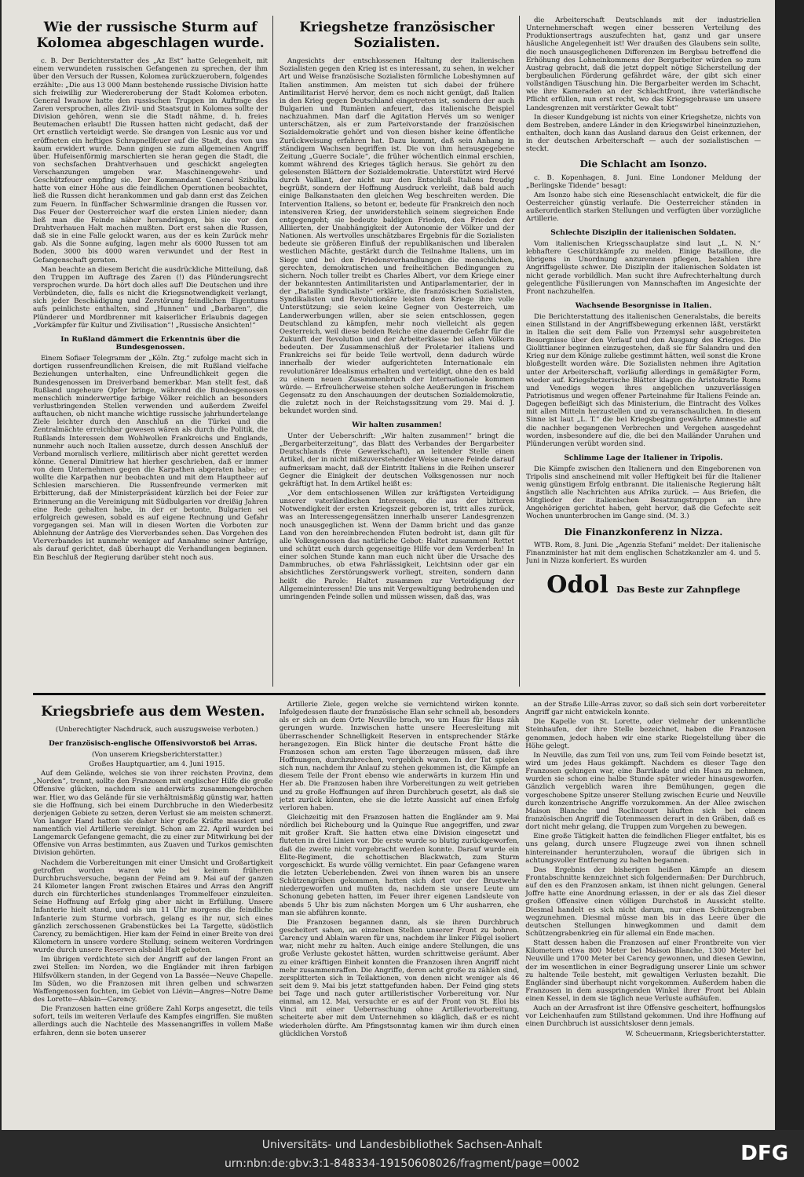Wie der russische Sturm auf Kolomea abgeschlagen wurde.
c. B. Der Berichterstatter des „Az Est“ hatte Gelegenheit, mit einem verwundeten russischen Gefangenen zu sprechen, der ihm über den Versuch der Russen, Kolomea zurückzuerobern, folgendes erzählte: „Die aus 13 000 Mann bestehende russische Division hatte sich freiwillig zur Wiedereroberung der Stadt Kolomea erboten. General Iwanow hatte den russischen Truppen im Auftrage des Zaren versprochen, alles Zivil- und Staatsgut in Kolomea sollte der Division gehören, wenn sie die Stadt nähme, d. h. freies Beutemachen erlaubt! Die Russen hatten nicht gedacht, daß der Ort ernstlich verteidigt werde. Sie drangen von Lesnic aus vor und eröffneten ein heftiges Schrapnellfeuer auf die Stadt, das von uns kaum erwidert wurde. Dann gingen sie zum allgemeinen Angriff über. Hufeisenförmig marschierten sie heran gegen die Stadt, die von sechsfachen Drahtverhauen und geschickt angelegten Verschanzungen umgeben war. Maschinengewehr- und Geschützfeuer empfing sie. Der Kommandant General Szibulka hatte von einer Höhe aus die feindlichen Operationen beobachtet, ließ die Russen dicht herankommen und gab dann erst das Zeichen zum Feuern. In fünffacher Schwarmlinie drangen die Russen vor. Das Feuer der Oesterreicher warf die ersten Linien nieder; dann ließ man die Feinde näher herandrängen, bis sie vor den Drahtverhauen Halt machen mußten. Dort erst sahen die Russen, daß sie in eine Falle gelockt waren, aus der es kein Zurück mehr gab. Als die Sonne aufging, lagen mehr als 6000 Russen tot am Boden, 3000 bis 4000 waren verwundet und der Rest in Gefangenschaft geraten.
Man beachte an diesem Bericht die ausdrückliche Mitteilung, daß den Truppen im Auftrage des Zaren (!) das Plünderungsrecht versprochen wurde. Da hört doch alles auf! Die Deutschen und ihre Verbündeten, die, falls es nicht die Kriegsnotwendigkeit verlangt, sich jeder Beschädigung und Zerstörung feindlichen Eigentums aufs peinlichste enthalten, sind „Hunnen“ und „Barbaren“, die Plünderer und Mordbrenner mit kaiserlicher Erlaubnis dagegen „Vorkämpfer für Kultur und Zivilisation“! „Russische Ansichten!“
In Rußland dämmert die Erkenntnis über die Bundesgenossen.
Einem Sofiaer Telegramm der „Köln. Ztg.“ zufolge macht sich in dortigen russenfreundlichen Kreisen, die mit Rußland vielfache Beziehungen unterhalten, eine Unfreundlichkeit gegen die Bundesgenossen im Dreiverband bemerkbar. Man stellt fest, daß Rußland ungeheure Opfer bringe, während die Bundesgenossen menschlich minderwertige farbige Völker reichlich an besonders verlustbringenden Stellen verwenden und außerdem Zweifel auftauchen, ob nicht manche wichtige russische jahrhundertelange Ziele leichter durch den Anschluß an die Türkei und die Zentralmächte erreichbar gewesen wären als durch die Politik, die Rußlands Interessen dem Wohlwollen Frankreichs und Englands, nunmehr auch noch Italien aussetze, durch dessen Anschluß der Verband moralisch verliere, militärisch aber nicht gerettet werden könne. General Dimitriew hat hierher geschrieben, daß er immer von dem Unternehmen gegen die Karpathen abgeraten habe; er wollte die Karpathen nur beobachten und mit dem Hauptheer auf Schlesien marschieren. Die Russenfreunde vermerken mit Erbitterung, daß der Ministerpräsident kürzlich bei der Feier zur Erinnerung an die Vereinigung mit Südbulgarien vor dreißig Jahren eine Rede gehalten habe, in der er betonte, Bulgarien sei erfolgreich gewesen, sobald es auf eigene Rechnung und Gefahr vorgegangen sei. Man will in diesen Worten die Vorboten zur Ablehnung der Anträge des Vierverbandes sehen. Das Vorgehen des Vierverbandes ist nunmehr weniger auf Annahme seiner Anträge, als darauf gerichtet, daß überhaupt die Verhandlungen beginnen. Ein Beschluß der Regierung darüber steht noch aus.
Kriegshetze französischer Sozialisten.
Angesichts der entschlossenen Haltung der italienischen Sozialisten gegen den Krieg ist es interessant, zu sehen, in welcher Art und Weise französische Sozialisten förmliche Lobeshymnen auf Italien anstimmen. Am meisten tut sich dabei der frühere Antimilitarist Hervé hervor, dem es noch nicht genügt, daß Italien in den Krieg gegen Deutschland eingetreten ist, sondern der auch Bulgarien und Rumänien anfeuert, das italienische Beispiel nachzuahmen. Man darf die Agitation Hervés um so weniger unterschätzen, als er zum Parteivorstande der französischen Sozialdemokratie gehört und von diesen bisher keine öffentliche Zurückweisung erfahren hat. Dazu kommt, daß sein Anhang in ständigem Wachsen begriffen ist. Die von ihm herausgegebene Zeitung „Guerre Sociale“, die früher wöchentlich einmal erschien, kommt während des Krieges täglich heraus. Sie gehört zu den gelesensten Blättern der Sozialdemokratie. Unterstützt wird Hervé durch Vaillant, der nicht nur den Entschluß Italiens freudig begrüßt, sondern der Hoffnung Ausdruck verleiht, daß bald auch einige Balkanstaaten den gleichen Weg beschreiten werden. Die Intervention Italiens, so betont er, bedeute für Frankreich den noch intensiveren Krieg, der unwiderstehlich seinem siegreichen Ende entgegengeht; sie bedeute baldigen Frieden, den Frieden der Alliierten, der Unabhängigkeit der Autonomie der Völker und der Nationen. Als wertvolles unschätzbares Ergebnis für die Sozialisten bedeute sie größeren Einfluß der republikanischen und liberalen westlichen Mächte, gestärkt durch die Teilnahme Italiens, um im Siege und bei den Friedensverhandlungen die menschlichen, gerechten, demokratischen und freiheitlichen Bedingungen zu sichern. Noch toller treibt es Charles Albert, vor dem Kriege einer der bekanntesten Antimilitaristen und Antiparlamentarier, der in der „Bataille Syndicaliste“ erklärte, die französischen Sozialisten, Syndikalisten und Revolutionäre leisten dem Kriege ihre volle Unterstützung; sie seien keine Gegner von Oesterreich, um Landerwerbungen willen, aber sie seien entschlossen, gegen Deutschland zu kämpfen, mehr noch vielleicht als gegen Oesterreich, weil diese beiden Reiche eine dauernde Gefahr für die Zukunft der Revolution und der Arbeiterklasse bei allen Völkern bedeuten. Der Zusammenschluß der Proletarier Italiens und Frankreichs sei für beide Teile wertvoll, denn dadurch würde innerhalb der wieder aufgerichteten Internationale ein revolutionärer Idealismus erhalten und verteidigt, ohne den es bald zu einem neuen Zusammenbruch der Internationale kommen würde. — Erfreulicherweise stehen solche Aeußerungen in frischem Gegensatz zu den Anschauungen der deutschen Sozialdemokratie, die zuletzt noch in der Reichstagssitzung vom 29. Mai d. J. bekundet worden sind.
Wir halten zusammen!
Unter der Ueberschrift: „Wir halten zusammen!“ bringt die „Bergarbeiterzeitung“, das Blatt des Verbandes der Bergarbeiter Deutschlands (freie Gewerkschaft), an leitender Stelle einen Artikel, der in nicht mißzuverstehender Weise unsere Feinde darauf aufmerksam macht, daß der Eintritt Italiens in die Reihen unserer Gegner die Einigkeit der deutschen Volksgenossen nur noch gekräftigt hat. In dem Artikel heißt es:
„Vor dem entschlossenen Willen zur kräftigsten Verteidigung unserer vaterländischen Interessen, die aus der bitteren Notwendigkeit der ersten Kriegszeit geboren ist, tritt alles zurück, was an Interessengegensätzen innerhalb unserer Landesgrenzen noch unausgeglichen ist. Wenn der Damm bricht und das ganze Land von den hereinbrechenden Fluten bedroht ist, dann gilt für alle Volksgenossen das natürliche Gebot: Haltet zusammen! Rettet und schützt euch durch gegenseitige Hilfe vor dem Verderben! In einer solchen Stunde kann man euch nicht über die Ursache des Dammbruches, ob etwa Fahrlässigkeit, Leichtsinn oder gar ein absichtliches Zerstörungswerk vorliegt, streiten, sondern dann heißt die Parole: Haltet zusammen zur Verteidigung der Allgemeininteressen! Die uns mit Vergewaltigung bedrohenden und umringenden Feinde sollen und müssen wissen, daß das, was
die Arbeiterschaft Deutschlands mit der industriellen Unternehmerschaft wegen einer besseren Verteilung des Produktionsertrags auszufechten hat, ganz und gar unsere häusliche Angelegenheit ist! Wer draußen des Glaubens sein sollte, die noch unausgeglichenen Differenzen im Bergbau betreffend die Erhöhung des Lohneinkommens der Bergarbeiter würden so zum Austrag gebracht, daß die jetzt doppelt nötige Sicherstellung der bergbaulichen Förderung gefährdet wäre, der gibt sich einer vollständigen Täuschung hin. Die Bergarbeiter werden im Schacht, wie ihre Kameraden an der Schlachtfront, ihre vaterländische Pflicht erfüllen, nun erst recht, wo das Kriegsgebrause um unsere Landesgrenzen mit verstärkter Gewalt tobt“
In dieser Kundgebung ist nichts von einer Kriegshetze, nichts von dem Bestreben, andere Länder in den Kriegswirbel hineinzuziehen, enthalten, doch kann das Ausland daraus den Geist erkennen, der in der deutschen Arbeiterschaft — auch der sozialistischen — steckt.
Die Schlacht am Isonzo.
c. B. Kopenhagen, 8. Juni. Eine Londoner Meldung der „Berlingske Tidende“ besagt:
Am Isonzo habe sich eine Riesenschlacht entwickelt, die für die Oesterreicher günstig verlaufe. Die Oesterreicher ständen in außerordentlich starken Stellungen und verfügten über vorzügliche Artillerie.
Schlechte Disziplin der italienischen Soldaten.
Vom italienischen Kriegsschauplatze sind laut „L. N. N.“ lebhaftere Geschützkämpfe zu melden. Einige Bataillone, die übrigens in Unordnung anzurennen pflegen, bezahlen ihre Angriffsgelüste schwer. Die Disziplin der italienischen Soldaten ist nicht gerade vorbildlich. Man sucht ihre Aufrechterhaltung durch gelegentliche Füsilierungen von Mannschaften im Angesichte der Front nachzuhelfen.
Wachsende Besorgnisse in Italien.
Die Berichterstattung des italienischen Generalstabs, die bereits einen Stillstand in der Angriffsbewegung erkennen läßt, verstärkt in Italien die seit dem Falle von Przemysl sehr ausgebreiteten Besorgnisse über den Verlauf und den Ausgang des Krieges. Die Giolittianer beginnen einzugestehen, daß sie für Salandra und den Krieg nur dem Könige zuliebe gestimmt hätten, weil sonst die Krone bloßgestellt worden wäre. Die Sozialisten nehmen ihre Agitation unter der Arbeiterschaft, vorläufig allerdings in gemäßigter Form, wieder auf. Kriegshetzerische Blätter klagen die Aristokratie Roms und Venedigs wegen ihres angeblichen unzuverlässigen Patriotismus und wegen offener Parteinahme für Italiens Feinde an. Dagegen befleißigt sich das Ministerium, die Eintracht des Volkes mit allen Mitteln herzustellen und zu veranschaulichen. In diesem Sinne ist laut „L. T.“ die bei Kriegsbeginn gewährte Amnestie auf die nachher begangenen Verbrechen und Vergehen ausgedehnt worden, insbesondere auf die, die bei den Mailänder Unruhen und Plünderungen verübt worden sind.
Schlimme Lage der Italiener in Tripolis.
Die Kämpfe zwischen den Italienern und den Eingeborenen von Tripolis sind anscheinend mit voller Heftigkeit bei für die Italiener wenig günstigem Erfolg entbrannt. Die italienische Regierung hält ängstlich alle Nachrichten aus Afrika zurück. — Aus Briefen, die Mitglieder der italienischen Besatzungstruppen an ihre Angehörigen gerichtet haben, geht hervor, daß die Gefechte seit Wochen ununterbrochen im Gange sind. (M. 3.)
Die Finanzkonferenz in Nizza.
WTB. Rom, 8. Juni. Die „Agenzia Stefani“ meldet: Der italienische Finanzminister hat mit dem englischen Schatzkanzler am 4. und 5. Juni in Nizza konferiert. Es wurden
Odol Das Beste zur Zahnpflege
Kriegsbriefe aus dem Westen.
(Unberechtigter Nachdruck, auch auszugsweise verboten.)
Der französisch-englische Offensivvorstoß bei Arras.
(Von unserem Kriegsberichterstatter.)
Großes Hauptquartier, am 4. Juni 1915.
Auf dem Gelände, welches sie von ihrer reichsten Provinz, dem „Norden“, trennt, sollte den Franzosen mit englischer Hilfe die große Offensive glücken, nachdem sie anderwärts zusammengebrochen war. Hier, wo das Gelände für sie verhältnismäßig günstig war, hatten sie die Hoffnung, sich bei einem Durchbruche in den Wiederbesitz derjenigen Gebiete zu setzen, deren Verlust sie am meisten schmerzt. Von langer Hand hatten sie daher hier große Kräfte massiert und namentlich viel Artillerie vereinigt. Schon am 22. April wurden bei Langemarck Gefangene gemacht, die zu einer zur Mitwirkung bei der Offensive von Arras bestimmten, aus Zuaven und Turkos gemischten Division gehörten.
Nachdem die Vorbereitungen mit einer Umsicht und Großartigkeit getroffen worden waren wie bei keinem früheren Durchbruchsversuche, begann der Feind am 9. Mai auf der ganzen 24 Kilometer langen Front zwischen Etaires und Arras den Angriff durch ein fürchterliches stundenlanges Trommelfeuer einzuleiten. Seine Hoffnung auf Erfolg ging aber nicht in Erfüllung. Unsere Infanterie hielt stand, und als um 11 Uhr morgens die feindliche Infanterie zum Sturme vorbrach, gelang es ihr nur, sich eines gänzlich zerschossenen Grabenstückes bei La Targette, südöstlich Carency, zu bemächtigen. Hier kam der Feind in einer Breite von drei Kilometern in unsere vordere Stellung; seinem weiteren Vordringen wurde durch unsere Reserven alsbald Halt geboten.
Im übrigen verdichtete sich der Angriff auf der langen Front an zwei Stellen: im Norden, wo die Engländer mit ihren farbigen Hilfsvölkern standen, in der Gegend von La Bassée—Neuve Chapelle. Im Süden, wo die Franzosen mit ihren gelben und schwarzen Waffengenossen fochten, im Gebiet von Liévin—Angres—Notre Dame des Lorette—Ablain—Carency.
Die Franzosen hatten eine größere Zahl Korps angesetzt, die teils sofort, teils im weiteren Verlaufe des Kampfes eingriffen. Sie mußten allerdings auch die Nachteile des Massenangriffes in vollem Maße erfahren, denn sie boten unserer
Artillerie Ziele, gegen welche sie vernichtend wirken konnte. Infolgedessen flaute der französische Elan sehr schnell ab, besonders als er sich an dem Orte Neuville brach, wo um Haus für Haus zäh gerungen wurde. Inzwischen hatte unsere Heeresleitung mit überraschender Schnelligkeit Reserven in entsprechender Stärke herangezogen. Ein Blick hinter die deutsche Front hätte die Franzosen schon am ersten Tage überzeugen müssen, daß ihre Hoffnungen, durchzubrechen, vergeblich waren. In der Tat spielen sich nun, nachdem ihr Anlauf zu stehen gekommen ist, die Kämpfe an diesem Teile der Front ebenso wie anderwärts in kurzem Hin und Her ab. Die Franzosen haben ihre Vorbereitungen zu weit getrieben und zu große Hoffnungen auf ihren Durchbruch gesetzt, als daß sie jetzt zurück könnten, ehe sie die letzte Aussicht auf einen Erfolg verloren haben.
Gleichzeitig mit den Franzosen hatten die Engländer am 9. Mai nördlich bei Richebourg und la Quinque Rue angegriffen, und zwar mit großer Kraft. Sie hatten etwa eine Division eingesetzt und fluteten in drei Linien vor. Die erste wurde so blutig zurückgeworfen, daß die zweite nicht vorgebracht werden konnte. Darauf wurde ein Elite-Regiment, die schottischen Blackwatch, zum Sturm vorgeschickt. Es wurde völlig vernichtet. Ein paar Gefangene waren die letzten Ueberlebenden. Zwei von ihnen waren bis an unsere Schützengräben gekommen, hatten sich dort vor der Brustwehr niedergeworfen und mußten da, nachdem sie unsere Leute um Schonung gebeten hatten, im Feuer ihrer eigenen Landsleute von abends 5 Uhr bis zum nächsten Morgen um 6 Uhr ausharren, ehe man sie abführen konnte.
Die Franzosen begannen dann, als sie ihren Durchbruch gescheitert sahen, an einzelnen Stellen unserer Front zu bohren. Carency und Ablain waren für uns, nachdem ihr linker Flügel isoliert war, nicht mehr zu halten. Auch einige andere Stellungen, die uns große Verluste gekostet hätten, wurden schrittweise geräumt. Aber zu einer kräftigen Einheit konnten die Franzosen ihren Angriff nicht mehr zusammenraffen. Die Angriffe, deren acht große zu zählen sind, zersplitterten sich in Teilaktionen, von denen nicht weniger als 46 seit dem 9. Mai bis jetzt stattgefunden haben. Der Feind ging stets bei Tage und nach guter artilleristischer Vorbereitung vor. Nur einmal, am 12. Mai, versuchte er es auf der Front von St. Eloi bis Vinci mit einer Ueberraschung ohne Artillerievorbereitung, scheiterte aber mit dem Unternehmen so kläglich, daß er es nicht wiederholen dürfte. Am Pfingstsonntag kamen wir ihm durch einen glücklichen Vorstoß
an der Straße Lille-Arras zuvor, so daß sich sein dort vorbereiteter Angriff gar nicht entwickeln konnte.
Die Kapelle von St. Lorette, oder vielmehr der unkenntliche Steinhaufen, der ihre Stelle bezeichnet, haben die Franzosen genommen, jedoch haben wir eine starke Riegelstellung über die Höhe gelegt.
In Neuville, das zum Teil von uns, zum Teil vom Feinde besetzt ist, wird um jedes Haus gekämpft. Nachdem es dieser Tage den Franzosen gelungen war, eine Barrikade und ein Haus zu nehmen, wurden sie schon eine halbe Stunde später wieder hinausgeworfen. Gänzlich vergeblich waren ihre Bemühungen, gegen die vorgeschobene Spitze unserer Stellung zwischen Ecurie und Neuville durch konzentrische Angriffe vorzukommen. An der Allee zwischen Maison Blanche und Roclincourt häuften sich bei einem französischen Angriff die Totenmassen derart in den Gräben, daß es dort nicht mehr gelang, die Truppen zum Vorgehen zu bewegen.
Eine große Tätigkeit hatten die feindlichen Flieger entfaltet, bis es uns gelang, durch unsere Flugzeuge zwei von ihnen schnell hintereinander herunterzuholen, worauf die übrigen sich in achtungsvoller Entfernung zu halten begannen.
Das Ergebnis der bisherigen heißen Kämpfe an diesem Frontabschnitte kennzeichnet sich folgendermaßen: Der Durchbruch, auf den es den Franzosen ankam, ist ihnen nicht gelungen. General Joffre hatte eine Anordnung erlassen, in der er als das Ziel dieser großen Offensive einen völligen Durchstoß in Aussicht stellte. Diesmal handelt es sich nicht darum, nur einen Schützengraben wegzunehmen. Diesmal müsse man bis in das Leere über die deutschen Stellungen hinwegkommen und damit dem Schützengrabenkrieg ein für allemal ein Ende machen.
Statt dessen haben die Franzosen auf einer Frontbreite von vier Kilometern etwa 800 Meter bei Maison Blanche, 1300 Meter bei Neuville und 1700 Meter bei Carency gewonnen, und diesen Gewinn, der im wesentlichen in einer Begradigung unserer Linie um schwer zu haltende Teile besteht, mit gewaltigen Verlusten bezahlt. Die Engländer sind überhaupt nicht vorgekommen. Außerdem haben die Franzosen in dem ausspringenden Winkel ihrer Front bei Ablain einen Kessel, in dem sie täglich neue Verluste aufhäufen.
Auch an der Arrasfront ist ihre Offensive gescheitert, hoffnungslos vor Leichenhaufen zum Stillstand gekommen. Und ihre Hoffnung auf einen Durchbruch ist aussichtsloser denn jemals.
W. Scheuermann, Kriegsberichterstatter.
Universitäts- und Landesbibliothek Sachsen-Anhalt
urn:nbn:de:gbv:3:1-848334-19150608026/fragment/page=0002
DFG